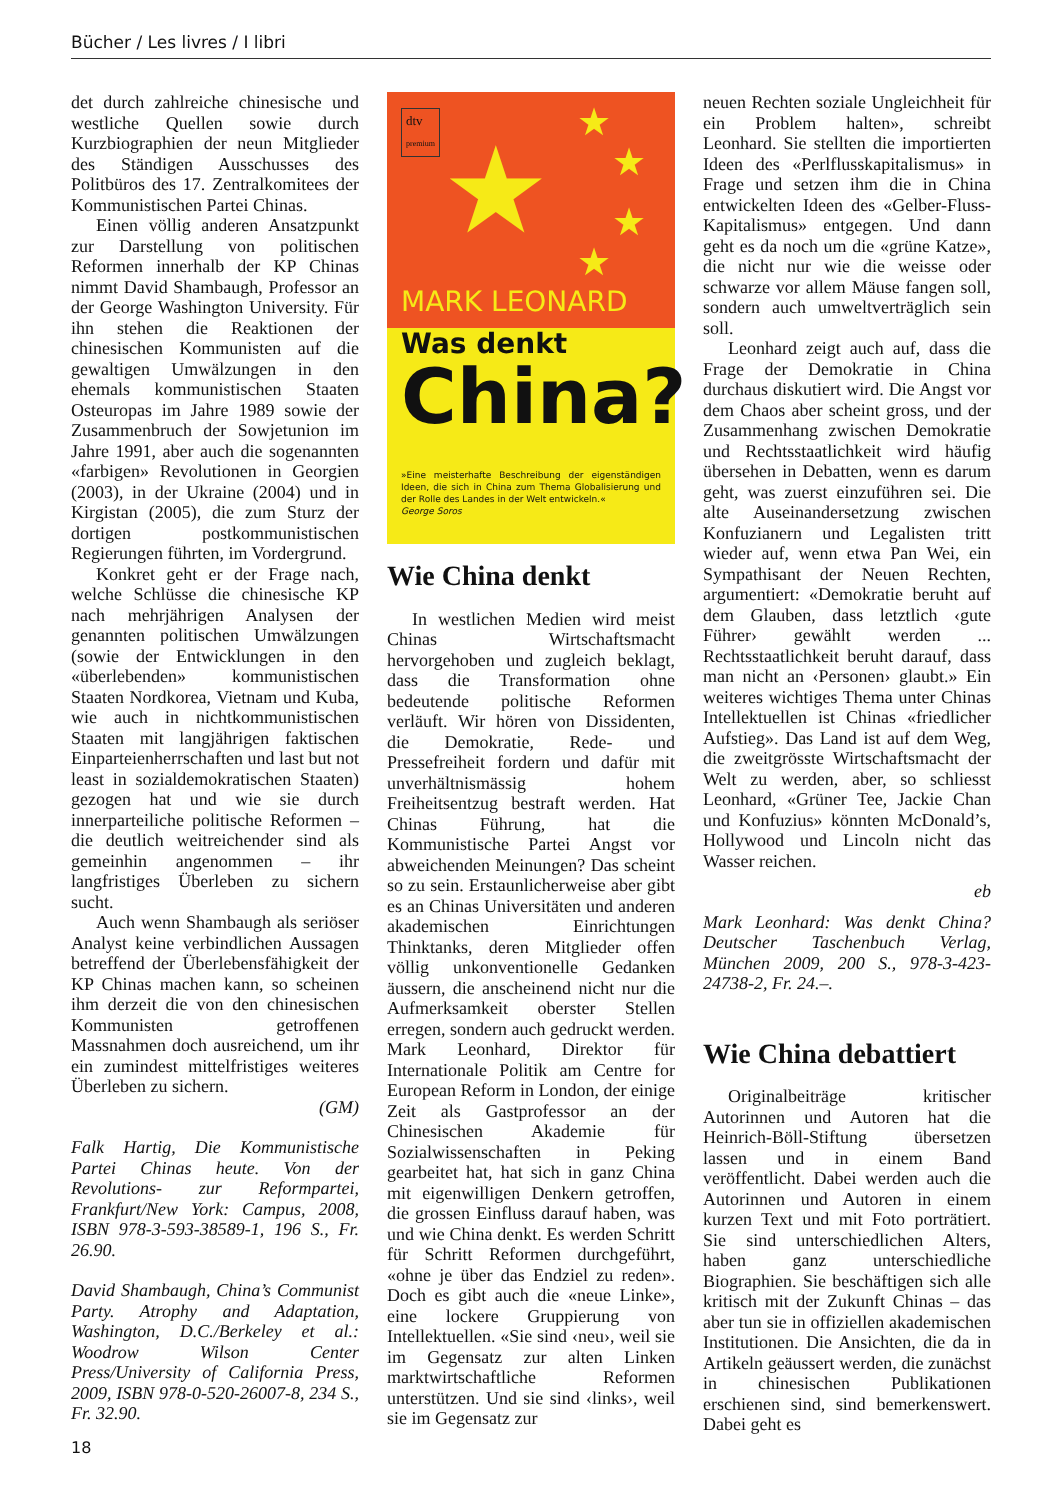Bücher / Les livres / I libri
det durch zahlreiche chinesische und westliche Quellen sowie durch Kurzbiographien der neun Mitglieder des Ständigen Ausschusses des Politbüros des 17. Zentralkomitees der Kommunistischen Partei Chinas.
Einen völlig anderen Ansatzpunkt zur Darstellung von politischen Reformen innerhalb der KP Chinas nimmt David Shambaugh, Professor an der George Washington University. Für ihn stehen die Reaktionen der chinesischen Kommunisten auf die gewaltigen Umwälzungen in den ehemals kommunistischen Staaten Osteuropas im Jahre 1989 sowie der Zusammenbruch der Sowjetunion im Jahre 1991, aber auch die sogenannten «farbigen» Revolutionen in Georgien (2003), in der Ukraine (2004) und in Kirgistan (2005), die zum Sturz der dortigen postkommunistischen Regierungen führten, im Vordergrund.
Konkret geht er der Frage nach, welche Schlüsse die chinesische KP nach mehrjährigen Analysen der genannten politischen Umwälzungen (sowie der Entwicklungen in den «überlebenden» kommunistischen Staaten Nordkorea, Vietnam und Kuba, wie auch in nichtkommunistischen Staaten mit langjährigen faktischen Einparteienherrschaften und last but not least in sozialdemokratischen Staaten) gezogen hat und wie sie durch innerparteiliche politische Reformen – die deutlich weitreichender sind als gemeinhin angenommen – ihr langfristiges Überleben zu sichern sucht.
Auch wenn Shambaugh als seriöser Analyst keine verbindlichen Aussagen betreffend der Überlebensfähigkeit der KP Chinas machen kann, so scheinen ihm derzeit die von den chinesischen Kommunisten getroffenen Massnahmen doch ausreichend, um ihr ein zumindest mittelfristiges weiteres Überleben zu sichern.
(GM)
Falk Hartig, Die Kommunistische Partei Chinas heute. Von der Revolutions- zur Reformpartei, Frankfurt/New York: Campus, 2008, ISBN 978-3-593-38589-1, 196 S., Fr. 26.90.
David Shambaugh, China’s Communist Party. Atrophy and Adaptation, Washington, D.C./Berkeley et al.: Woodrow Wilson Center Press/University of California Press, 2009, ISBN 978-0-520-26007-8, 234 S., Fr. 32.90.
dtv
premium
★ ★
★
★
★
MARK LEONARD
Was denkt
China?
»Eine meisterhafte Beschreibung der eigenständigen Ideen, die sich in China zum Thema Globalisierung und der Rolle des Landes in der Welt entwickeln.«
George Soros
Wie China denkt
In westlichen Medien wird meist Chinas Wirtschaftsmacht hervorgehoben und zugleich beklagt, dass die Transformation ohne bedeutende politische Reformen verläuft. Wir hören von Dissidenten, die Demokratie, Rede- und Pressefreiheit fordern und dafür mit unverhältnismässig hohem Freiheitsentzug bestraft werden. Hat Chinas Führung, hat die Kommunistische Partei Angst vor abweichenden Meinungen? Das scheint so zu sein. Erstaunlicherweise aber gibt es an Chinas Universitäten und anderen akademischen Einrichtungen Thinktanks, deren Mitglieder offen völlig unkonventionelle Gedanken äussern, die anscheinend nicht nur die Aufmerksamkeit oberster Stellen erregen, sondern auch gedruckt werden. Mark Leonhard, Direktor für Internationale Politik am Centre for European Reform in London, der einige Zeit als Gastprofessor an der Chinesischen Akademie für Sozialwissenschaften in Peking gearbeitet hat, hat sich in ganz China mit eigenwilligen Denkern getroffen, die grossen Einfluss darauf haben, was und wie China denkt. Es werden Schritt für Schritt Reformen durchgeführt, «ohne je über das Endziel zu reden». Doch es gibt auch die «neue Linke», eine lockere Gruppierung von Intellektuellen. «Sie sind ‹neu›, weil sie im Gegensatz zur alten Linken marktwirtschaftliche Reformen unterstützen. Und sie sind ‹links›, weil sie im Gegensatz zur
neuen Rechten soziale Ungleichheit für ein Problem halten», schreibt Leonhard. Sie stellten die importierten Ideen des «Perlflusskapitalismus» in Frage und setzen ihm die in China entwickelten Ideen des «Gelber-Fluss-Kapitalismus» entgegen. Und dann geht es da noch um die «grüne Katze», die nicht nur wie die weisse oder schwarze vor allem Mäuse fangen soll, sondern auch umweltverträglich sein soll.
Leonhard zeigt auch auf, dass die Frage der Demokratie in China durchaus diskutiert wird. Die Angst vor dem Chaos aber scheint gross, und der Zusammenhang zwischen Demokratie und Rechtsstaatlichkeit wird häufig übersehen in Debatten, wenn es darum geht, was zuerst einzuführen sei. Die alte Auseinandersetzung zwischen Konfuzianern und Legalisten tritt wieder auf, wenn etwa Pan Wei, ein Sympathisant der Neuen Rechten, argumentiert: «Demokratie beruht auf dem Glauben, dass letztlich ‹gute Führer› gewählt werden ... Rechtsstaatlichkeit beruht darauf, dass man nicht an ‹Personen› glaubt.» Ein weiteres wichtiges Thema unter Chinas Intellektuellen ist Chinas «friedlicher Aufstieg». Das Land ist auf dem Weg, die zweitgrösste Wirtschaftsmacht der Welt zu werden, aber, so schliesst Leonhard, «Grüner Tee, Jackie Chan und Konfuzius» könnten McDonald’s, Hollywood und Lincoln nicht das Wasser reichen.
eb
Mark Leonhard: Was denkt China? Deutscher Taschenbuch Verlag, München 2009, 200 S., 978-3-423-24738-2, Fr. 24.–.
Wie China debattiert
Originalbeiträge kritischer Autorinnen und Autoren hat die Heinrich-Böll-Stiftung übersetzen lassen und in einem Band veröffentlicht. Dabei werden auch die Autorinnen und Autoren in einem kurzen Text und mit Foto porträtiert. Sie sind unterschiedlichen Alters, haben ganz unterschiedliche Biographien. Sie beschäftigen sich alle kritisch mit der Zukunft Chinas – das aber tun sie in offiziellen akademischen Institutionen. Die Ansichten, die da in Artikeln geäussert werden, die zunächst in chinesischen Publikationen erschienen sind, sind bemerkenswert. Dabei geht es
18